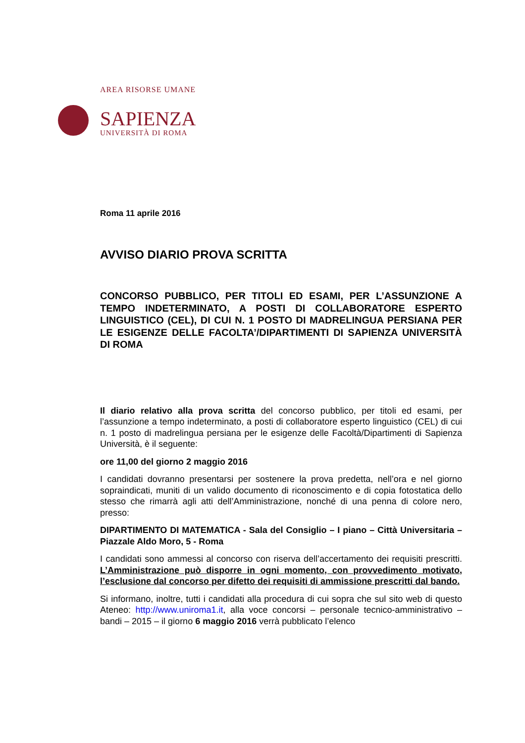AREA RISORSE UMANE
SAPIENZA
UNIVERSITÀ DI ROMA
Roma 11 aprile 2016
AVVISO DIARIO PROVA SCRITTA
CONCORSO PUBBLICO, PER TITOLI ED ESAMI, PER L’ASSUNZIONE A TEMPO INDETERMINATO, A POSTI DI COLLABORATORE ESPERTO LINGUISTICO (CEL), DI CUI N. 1 POSTO DI MADRELINGUA PERSIANA PER LE ESIGENZE DELLE FACOLTA’/DIPARTIMENTI DI SAPIENZA UNIVERSITÀ DI ROMA
Il diario relativo alla prova scritta del concorso pubblico, per titoli ed esami, per l’assunzione a tempo indeterminato, a posti di collaboratore esperto linguistico (CEL) di cui n. 1 posto di madrelingua persiana per le esigenze delle Facoltà/Dipartimenti di Sapienza Università, è il seguente:
ore 11,00 del giorno 2 maggio 2016
I candidati dovranno presentarsi per sostenere la prova predetta, nell’ora e nel giorno sopraindicati, muniti di un valido documento di riconoscimento e di copia fotostatica dello stesso che rimarrà agli atti dell’Amministrazione, nonché di una penna di colore nero, presso:
DIPARTIMENTO DI MATEMATICA - Sala del Consiglio – I piano – Città Universitaria – Piazzale Aldo Moro, 5 - Roma
I candidati sono ammessi al concorso con riserva dell’accertamento dei requisiti prescritti. L’Amministrazione può disporre in ogni momento, con provvedimento motivato, l’esclusione dal concorso per difetto dei requisiti di ammissione prescritti dal bando.
Si informano, inoltre, tutti i candidati alla procedura di cui sopra che sul sito web di questo Ateneo: http://www.uniroma1.it, alla voce concorsi – personale tecnico-amministrativo – bandi – 2015 – il giorno 6 maggio 2016 verrà pubblicato l’elenco